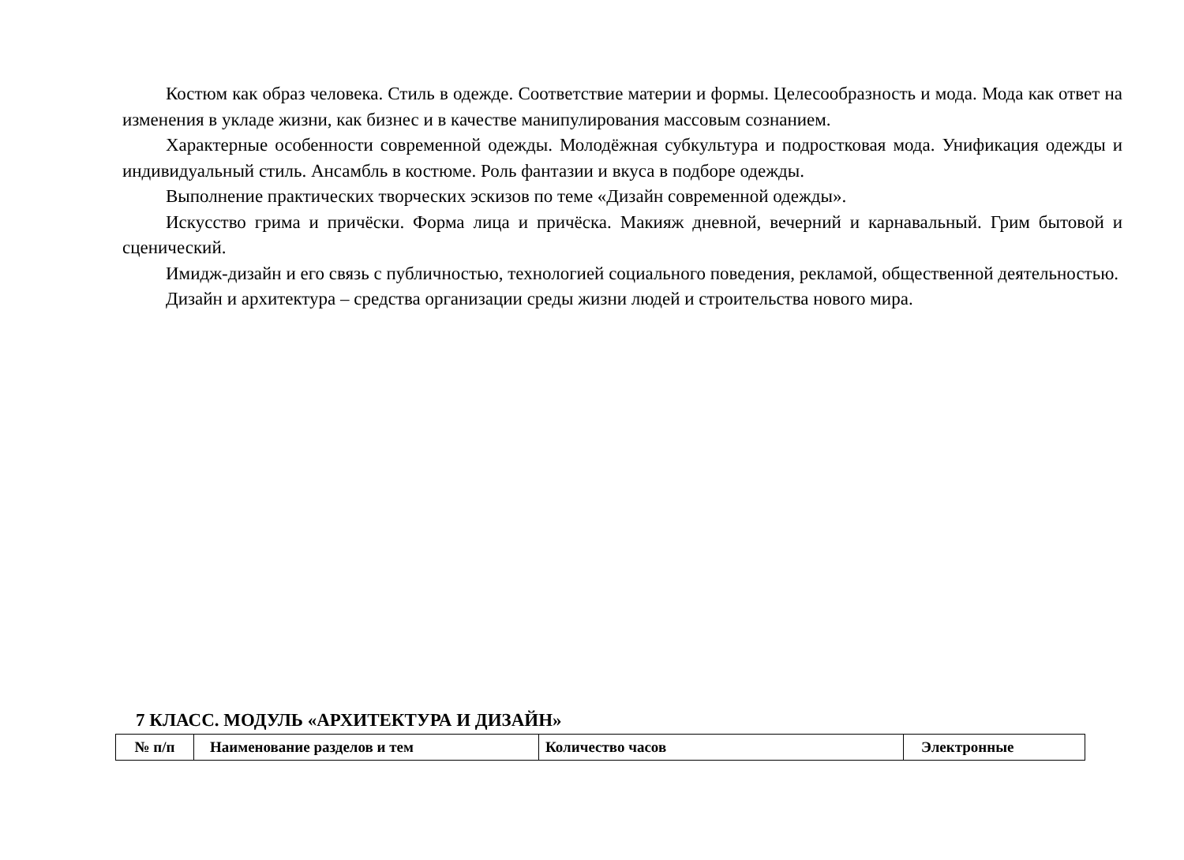Костюм как образ человека. Стиль в одежде. Соответствие материи и формы. Целесообразность и мода. Мода как ответ на изменения в укладе жизни, как бизнес и в качестве манипулирования массовым сознанием.
Характерные особенности современной одежды. Молодёжная субкультура и подростковая мода. Унификация одежды и индивидуальный стиль. Ансамбль в костюме. Роль фантазии и вкуса в подборе одежды.
Выполнение практических творческих эскизов по теме «Дизайн современной одежды».
Искусство грима и причёски. Форма лица и причёска. Макияж дневной, вечерний и карнавальный. Грим бытовой и сценический.
Имидж-дизайн и его связь с публичностью, технологией социального поведения, рекламой, общественной деятельностью.
Дизайн и архитектура – средства организации среды жизни людей и строительства нового мира.
7 КЛАСС. МОДУЛЬ «АРХИТЕКТУРА И ДИЗАЙН»
| № п/п | Наименование разделов и тем | Количество часов | Электронные |
| --- | --- | --- | --- |